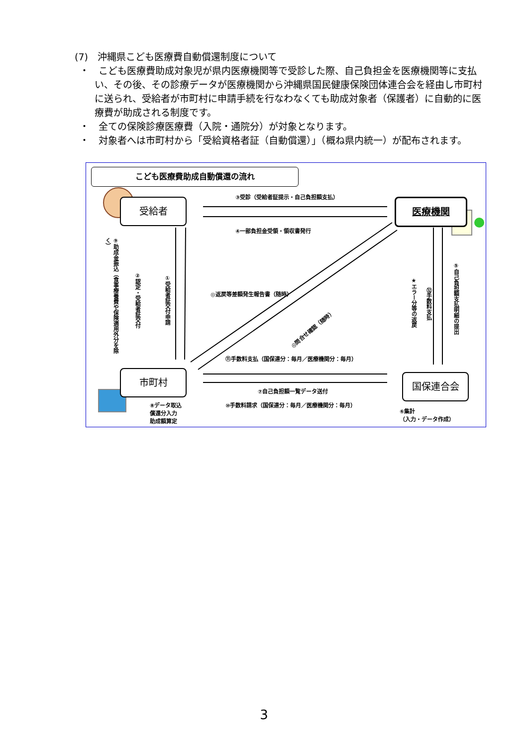(7)　沖縄県こども医療費自動償還制度について
・　こども医療費助成対象児が県内医療機関等で受診した際、自己負担金を医療機関等に支払い、その後、その診療データが医療機関から沖縄県国民健康保険団体連合会を経由し市町村に送られ、受給者が市町村に申請手続を行なわなくても助成対象者（保護者）に自動的に医療費が助成される制度です。
・　全ての保険診療医療費（入院・通院分）が対象となります。
・　対象者へは市町村から「受給資格者証（自動償還）」（概ね県内統一）が配布されます。
こども医療費助成自動償還の流れ
受給者 医療機関
市町村
国保連合会
③受診（受給者証提示・自己負担額支払）
④一部負担金受領・領収書発行
◎返戻等差額発生報告書（随時）
◎問合せ確認（随時）
⑪手数料支払（国保連分：毎月／医療機関分：毎月）
⑦自己負担額一覧データ送付
⑩手数料請求（国保連分：毎月／医療機関分：毎月）
⑧データ取込
償還分入力
助成額算定
⑥集計
（入力・データ作成）
⑨助成金振込（食事療養費や保険適用外分を除く）
②認定・受給者証交付
①受給者証交付申請
★エラー分等の返戻
⑫手数料支払
⑤自己負担額支払明細の提出
3